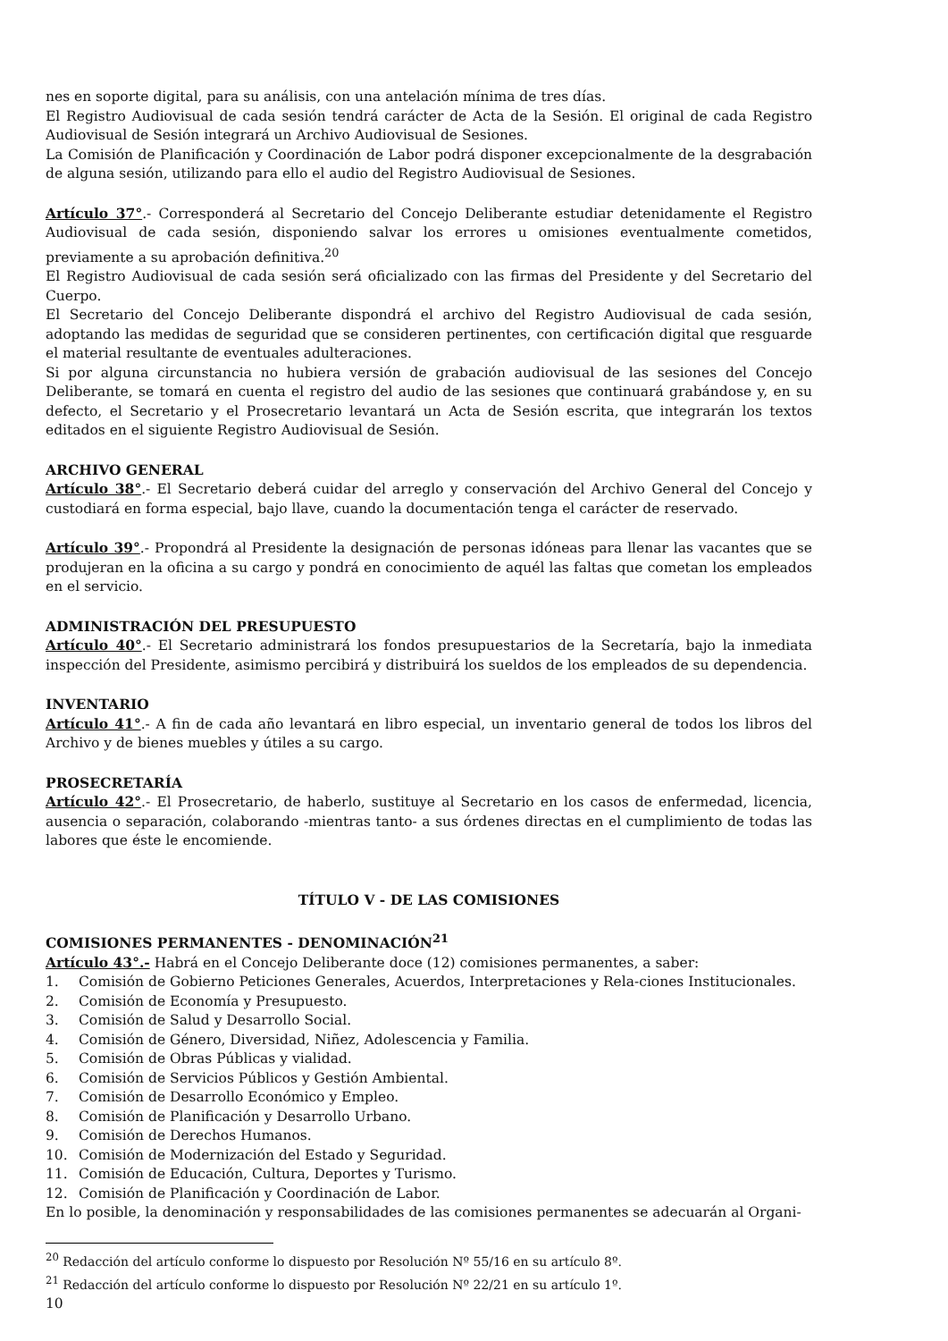nes en soporte digital, para su análisis, con una antelación mínima de tres días.
El Registro Audiovisual de cada sesión tendrá carácter de Acta de la Sesión. El original de cada Registro Audiovisual de Sesión integrará un Archivo Audiovisual de Sesiones.
La Comisión de Planificación y Coordinación de Labor podrá disponer excepcionalmente de la desgrabación de alguna sesión, utilizando para ello el audio del Registro Audiovisual de Sesiones.
Artículo 37°.- Corresponderá al Secretario del Concejo Deliberante estudiar detenidamente el Registro Audiovisual de cada sesión, disponiendo salvar los errores u omisiones eventualmente cometidos, previamente a su aprobación definitiva.<sup>20</sup>
El Registro Audiovisual de cada sesión será oficializado con las firmas del Presidente y del Secretario del Cuerpo.
El Secretario del Concejo Deliberante dispondrá el archivo del Registro Audiovisual de cada sesión, adoptando las medidas de seguridad que se consideren pertinentes, con certificación digital que resguarde el material resultante de eventuales adulteraciones.
Si por alguna circunstancia no hubiera versión de grabación audiovisual de las sesiones del Concejo Deliberante, se tomará en cuenta el registro del audio de las sesiones que continuará grabándose y, en su defecto, el Secretario y el Prosecretario levantará un Acta de Sesión escrita, que integrarán los textos editados en el siguiente Registro Audiovisual de Sesión.
ARCHIVO GENERAL
Artículo 38°.- El Secretario deberá cuidar del arreglo y conservación del Archivo General del Concejo y custodiará en forma especial, bajo llave, cuando la documentación tenga el carácter de reservado.
Artículo 39°.- Propondrá al Presidente la designación de personas idóneas para llenar las vacantes que se produjeran en la oficina a su cargo y pondrá en conocimiento de aquél las faltas que cometan los empleados en el servicio.
ADMINISTRACIÓN DEL PRESUPUESTO
Artículo 40°.- El Secretario administrará los fondos presupuestarios de la Secretaría, bajo la inmediata inspección del Presidente, asimismo percibirá y distribuirá los sueldos de los empleados de su dependencia.
INVENTARIO
Artículo 41°.- A fin de cada año levantará en libro especial, un inventario general de todos los libros del Archivo y de bienes muebles y útiles a su cargo.
PROSECRETARÍA
Artículo 42°.- El Prosecretario, de haberlo, sustituye al Secretario en los casos de enfermedad, licencia, ausencia o separación, colaborando -mientras tanto- a sus órdenes directas en el cumplimiento de todas las labores que éste le encomiende.
TÍTULO V - DE LAS COMISIONES
COMISIONES PERMANENTES - DENOMINACIÓN<sup>21</sup>
Artículo 43°.- Habrá en el Concejo Deliberante doce (12) comisiones permanentes, a saber:
1. Comisión de Gobierno Peticiones Generales, Acuerdos, Interpretaciones y Rela-ciones Institucionales.
2. Comisión de Economía y Presupuesto.
3. Comisión de Salud y Desarrollo Social.
4. Comisión de Género, Diversidad, Niñez, Adolescencia y Familia.
5. Comisión de Obras Públicas y vialidad.
6. Comisión de Servicios Públicos y Gestión Ambiental.
7. Comisión de Desarrollo Económico y Empleo.
8. Comisión de Planificación y Desarrollo Urbano.
9. Comisión de Derechos Humanos.
10. Comisión de Modernización del Estado y Seguridad.
11. Comisión de Educación, Cultura, Deportes y Turismo.
12. Comisión de Planificación y Coordinación de Labor.
En lo posible, la denominación y responsabilidades de las comisiones permanentes se adecuarán al Organi-
<sup>20</sup> Redacción del artículo conforme lo dispuesto por Resolución Nº 55/16 en su artículo 8º.
<sup>21</sup> Redacción del artículo conforme lo dispuesto por Resolución Nº 22/21 en su artículo 1º.
10